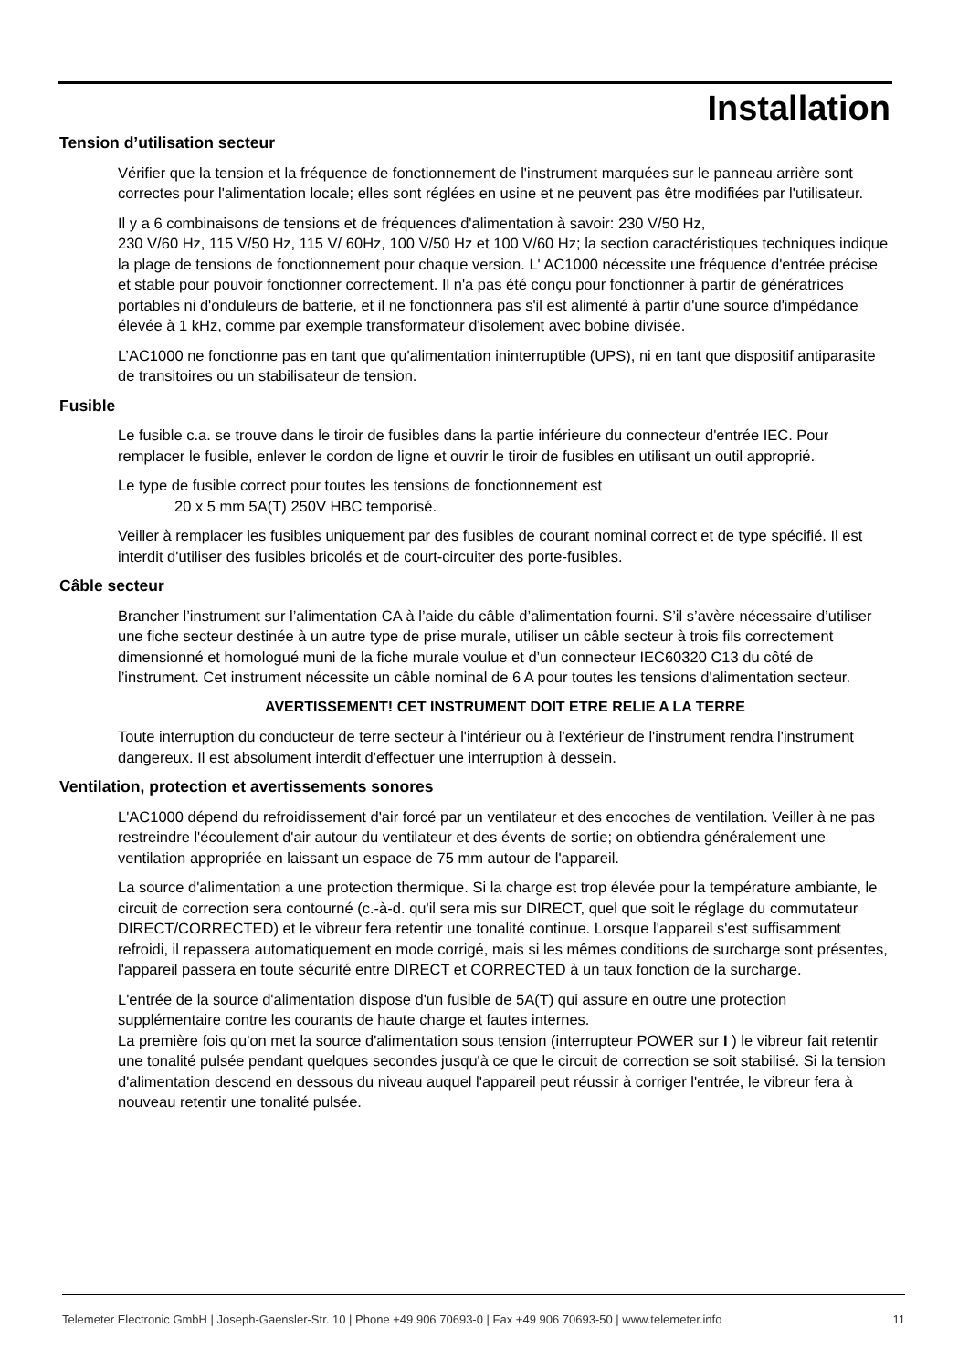Installation
Tension d’utilisation secteur
Vérifier que la tension et la fréquence de fonctionnement de l'instrument marquées sur le panneau arrière sont correctes pour l'alimentation locale; elles sont réglées en usine et ne peuvent pas être modifiées par l'utilisateur.
Il y a 6 combinaisons de tensions et de fréquences d'alimentation à savoir: 230 V/50 Hz,
230 V/60 Hz, 115 V/50 Hz, 115 V/ 60Hz, 100 V/50 Hz et 100 V/60 Hz; la section caractéristiques techniques indique la plage de tensions de fonctionnement pour chaque version. L' AC1000 nécessite une fréquence d'entrée précise et stable pour pouvoir fonctionner correctement. Il n'a pas été conçu pour fonctionner à partir de génératrices portables ni d'onduleurs de batterie, et il ne fonctionnera pas s'il est alimenté à partir d'une source d'impédance élevée à 1 kHz, comme par exemple transformateur d'isolement avec bobine divisée.
L’AC1000 ne fonctionne pas en tant que qu'alimentation ininterruptible (UPS), ni en tant que dispositif antiparasite de transitoires ou un stabilisateur de tension.
Fusible
Le fusible c.a. se trouve dans le tiroir de fusibles dans la partie inférieure du connecteur d'entrée IEC. Pour remplacer le fusible, enlever le cordon de ligne et ouvrir le tiroir de fusibles en utilisant un outil approprié.
Le type de fusible correct pour toutes les tensions de fonctionnement est
20 x 5 mm 5A(T) 250V HBC temporisé.
Veiller à remplacer les fusibles uniquement par des fusibles de courant nominal correct et de type spécifié. Il est interdit d'utiliser des fusibles bricolés et de court-circuiter des porte-fusibles.
Câble secteur
Brancher l’instrument sur l’alimentation CA à l’aide du câble d’alimentation fourni. S’il s’avère nécessaire d’utiliser une fiche secteur destinée à un autre type de prise murale, utiliser un câble secteur à trois fils correctement dimensionné et homologué muni de la fiche murale voulue et d’un connecteur IEC60320 C13 du côté de l’instrument. Cet instrument nécessite un câble nominal de 6 A pour toutes les tensions d'alimentation secteur.
AVERTISSEMENT! CET INSTRUMENT DOIT ETRE RELIE A LA TERRE
Toute interruption du conducteur de terre secteur à l'intérieur ou à l'extérieur de l'instrument rendra l'instrument dangereux. Il est absolument interdit d'effectuer une interruption à dessein.
Ventilation, protection et avertissements sonores
L'AC1000 dépend du refroidissement d'air forcé par un ventilateur et des encoches de ventilation. Veiller à ne pas restreindre l'écoulement d'air autour du ventilateur et des évents de sortie; on obtiendra généralement une ventilation appropriée en laissant un espace de 75 mm autour de l'appareil.
La source d'alimentation a une protection thermique. Si la charge est trop élevée pour la température ambiante, le circuit de correction sera contourné (c.-à-d. qu'il sera mis sur DIRECT, quel que soit le réglage du commutateur DIRECT/CORRECTED) et le vibreur fera retentir une tonalité continue. Lorsque l'appareil s'est suffisamment refroidi, il repassera automatiquement en mode corrigé, mais si les mêmes conditions de surcharge sont présentes, l'appareil passera en toute sécurité entre DIRECT et CORRECTED à un taux fonction de la surcharge.
L'entrée de la source d'alimentation dispose d'un fusible de 5A(T) qui assure en outre une protection supplémentaire contre les courants de haute charge et fautes internes.
La première fois qu'on met la source d'alimentation sous tension (interrupteur POWER sur I ) le vibreur fait retentir une tonalité pulsée pendant quelques secondes jusqu'à ce que le circuit de correction se soit stabilisé. Si la tension d'alimentation descend en dessous du niveau auquel l'appareil peut réussir à corriger l'entrée, le vibreur fera à nouveau retentir une tonalité pulsée.
Telemeter Electronic GmbH | Joseph-Gaensler-Str. 10 | Phone +49 906 70693-0 | Fax +49 906 70693-50 | www.telemeter.info 11